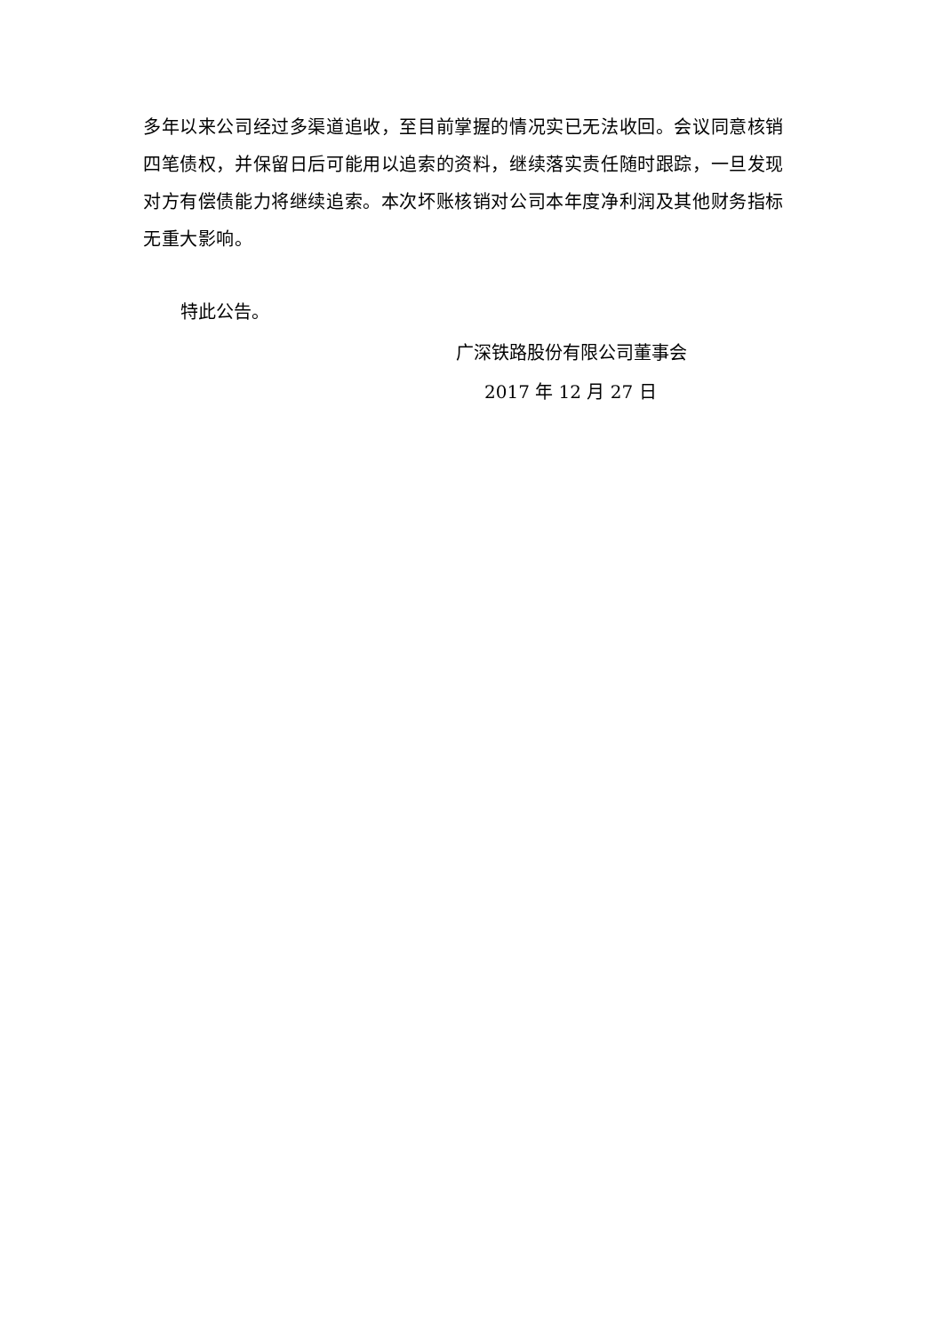多年以来公司经过多渠道追收，至目前掌握的情况实已无法收回。会议同意核销四笔债权，并保留日后可能用以追索的资料，继续落实责任随时跟踪，一旦发现对方有偿债能力将继续追索。本次坏账核销对公司本年度净利润及其他财务指标无重大影响。
特此公告。
广深铁路股份有限公司董事会
2017 年 12 月 27 日